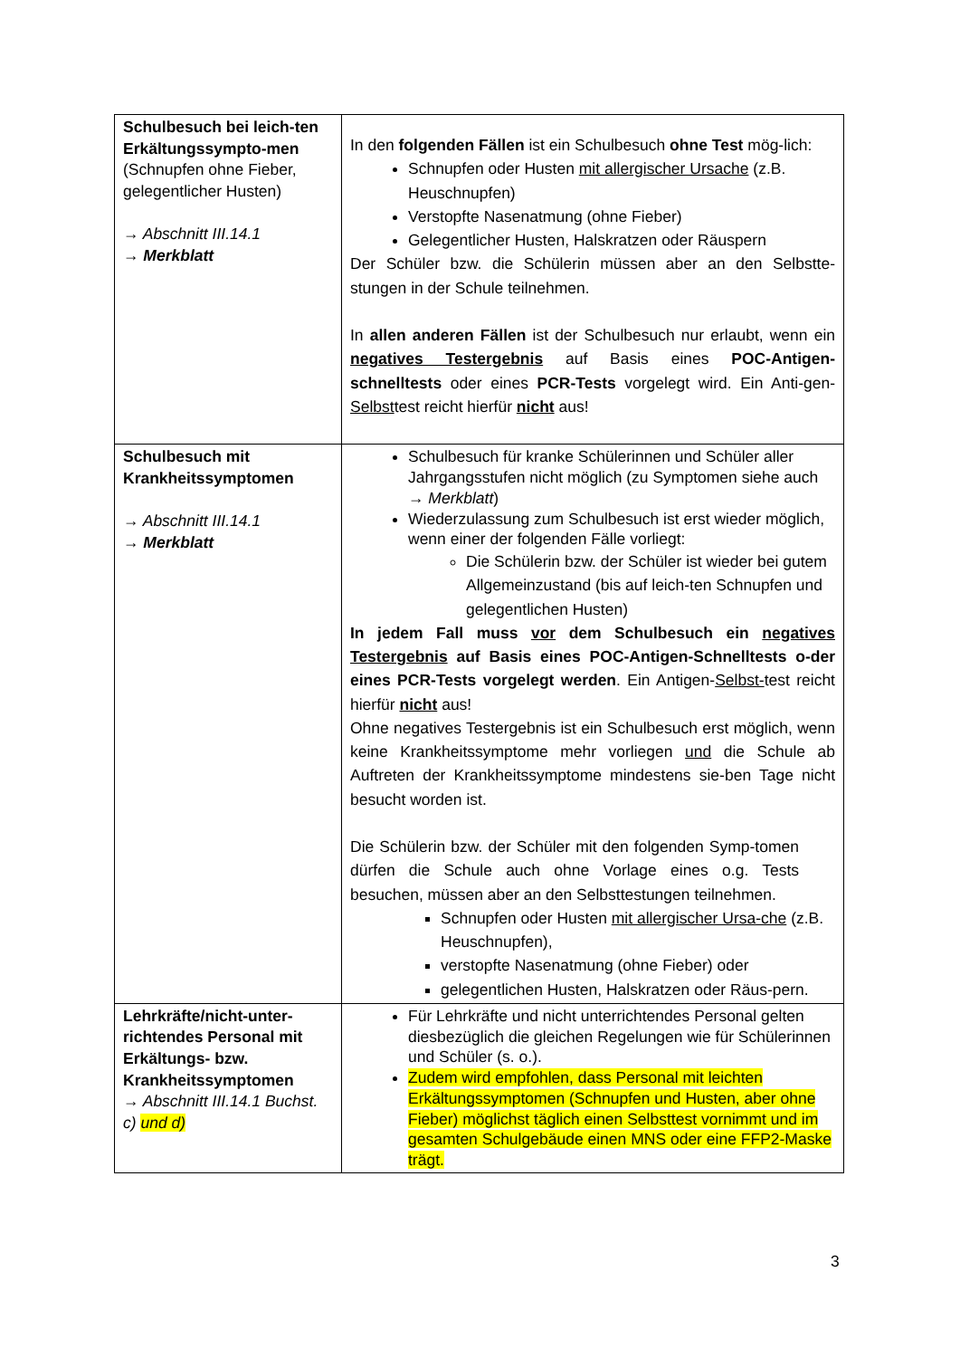| Schulbesuch bei leich-ten Erkältungssympto-men (Schnupfen ohne Fieber, gelegentlicher Husten) → Abschnitt III.14.1 → Merkblatt | In den folgenden Fällen ist ein Schulbesuch ohne Test mög-lich: Schnupfen oder Husten mit allergischer Ursache (z.B. Heuschnupfen) Verstopfte Nasenatmung (ohne Fieber) Gelegentlicher Husten, Halskratzen oder Räuspern Der Schüler bzw. die Schülerin müssen aber an den Selbstte-stungen in der Schule teilnehmen. In allen anderen Fällen ist der Schulbesuch nur erlaubt, wenn ein negatives Testergebnis auf Basis eines POC-Antigen-schnelltests oder eines PCR-Tests vorgelegt wird. Ein Anti-gen- Selbst test reicht hierfür nicht aus! |
| Schulbesuch mit Krankheitssymptomen → Abschnitt III.14.1 → Merkblatt | Schulbesuch für kranke Schülerinnen und Schüler aller Jahrgangsstufen nicht möglich (zu Symptomen siehe auch → Merkblatt ) Wiederzulassung zum Schulbesuch ist erst wieder möglich, wenn einer der folgenden Fälle vorliegt: Die Schülerin bzw. der Schüler ist wieder bei gutem Allgemeinzustand (bis auf leich-ten Schnupfen und gelegentlichen Husten) In jedem Fall muss vor dem Schulbesuch ein negatives Testergebnis auf Basis eines POC-Antigen-Schnelltests o-der eines PCR-Tests vorgelegt werden . Ein Antigen- Selbst- test reicht hierfür nicht aus! Ohne negatives Testergebnis ist ein Schulbesuch erst möglich, wenn keine Krankheitssymptome mehr vorliegen und die Schule ab Auftreten der Krankheitssymptome mindestens sie-ben Tage nicht besucht worden ist. Die Schülerin bzw. der Schüler mit den folgenden Symp-tomen dürfen die Schule auch ohne Vorlage eines o.g. Tests besuchen, müssen aber an den Selbsttestungen teilnehmen. Schnupfen oder Husten mit allergischer Ursa-che (z.B. Heuschnupfen), verstopfte Nasenatmung (ohne Fieber) oder gelegentlichen Husten, Halskratzen oder Räus-pern. |
| Lehrkräfte/nicht-unter-richtendes Personal mit Erkältungs- bzw. Krankheitssymptomen → Abschnitt III.14.1 Buchst. c) und d) | Für Lehrkräfte und nicht unterrichtendes Personal gelten diesbezüglich die gleichen Regelungen wie für Schülerinnen und Schüler (s. o.). Zudem wird empfohlen, dass Personal mit leichten Erkältungssymptomen (Schnupfen und Husten, aber ohne Fieber) möglichst täglich einen Selbsttest vornimmt und im gesamten Schulgebäude einen MNS oder eine FFP2-Maske trägt. |
3